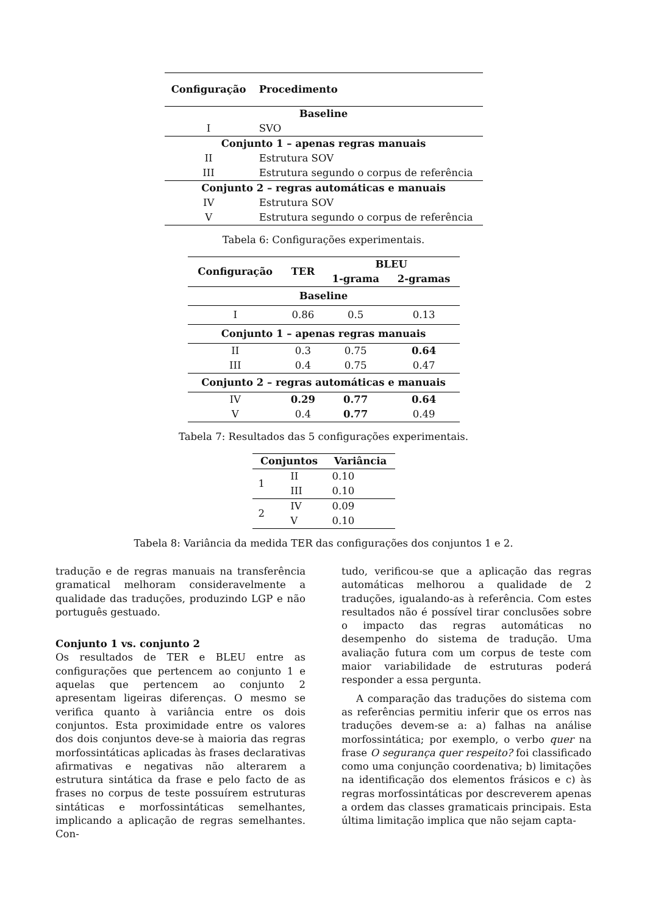| Configuração | Procedimento |
| --- | --- |
| Baseline | |
| I | SVO |
| Conjunto 1 – apenas regras manuais | |
| II | Estrutura SOV |
| III | Estrutura segundo o corpus de referência |
| Conjunto 2 – regras automáticas e manuais | |
| IV | Estrutura SOV |
| V | Estrutura segundo o corpus de referência |
Tabela 6: Configurações experimentais.
| Configuração | TER | BLEU | |
| --- | --- | --- | --- |
| | | 1-grama | 2-gramas |
| Baseline | | | |
| I | 0.86 | 0.5 | 0.13 |
| Conjunto 1 – apenas regras manuais | | | |
| II | 0.3 | 0.75 | 0.64 |
| III | 0.4 | 0.75 | 0.47 |
| Conjunto 2 – regras automáticas e manuais | | | |
| IV | 0.29 | 0.77 | 0.64 |
| V | 0.4 | 0.77 | 0.49 |
Tabela 7: Resultados das 5 configurações experimentais.
| Conjuntos | | Variância |
| --- | --- | --- |
| 1 | II | 0.10 |
| | III | 0.10 |
| 2 | IV | 0.09 |
| | V | 0.10 |
Tabela 8: Variância da medida TER das configurações dos conjuntos 1 e 2.
tradução e de regras manuais na transferência gramatical melhoram consideravelmente a qualidade das traduções, produzindo LGP e não português gestuado.
Conjunto 1 vs. conjunto 2
Os resultados de TER e BLEU entre as configurações que pertencem ao conjunto 1 e aquelas que pertencem ao conjunto 2 apresentam ligeiras diferenças. O mesmo se verifica quanto à variância entre os dois conjuntos. Esta proximidade entre os valores dos dois conjuntos deve-se à maioria das regras morfossintáticas aplicadas às frases declarativas afirmativas e negativas não alterarem a estrutura sintática da frase e pelo facto de as frases no corpus de teste possuírem estruturas sintáticas e morfossintáticas semelhantes, implicando a aplicação de regras semelhantes. Con-
tudo, verificou-se que a aplicação das regras automáticas melhorou a qualidade de 2 traduções, igualando-as à referência. Com estes resultados não é possível tirar conclusões sobre o impacto das regras automáticas no desempenho do sistema de tradução. Uma avaliação futura com um corpus de teste com maior variabilidade de estruturas poderá responder a essa pergunta.
A comparação das traduções do sistema com as referências permitiu inferir que os erros nas traduções devem-se a: a) falhas na análise morfossintática; por exemplo, o verbo quer na frase O segurança quer respeito? foi classificado como uma conjunção coordenativa; b) limitações na identificação dos elementos frásicos e c) às regras morfossintáticas por descreverem apenas a ordem das classes gramaticais principais. Esta última limitação implica que não sejam capta-